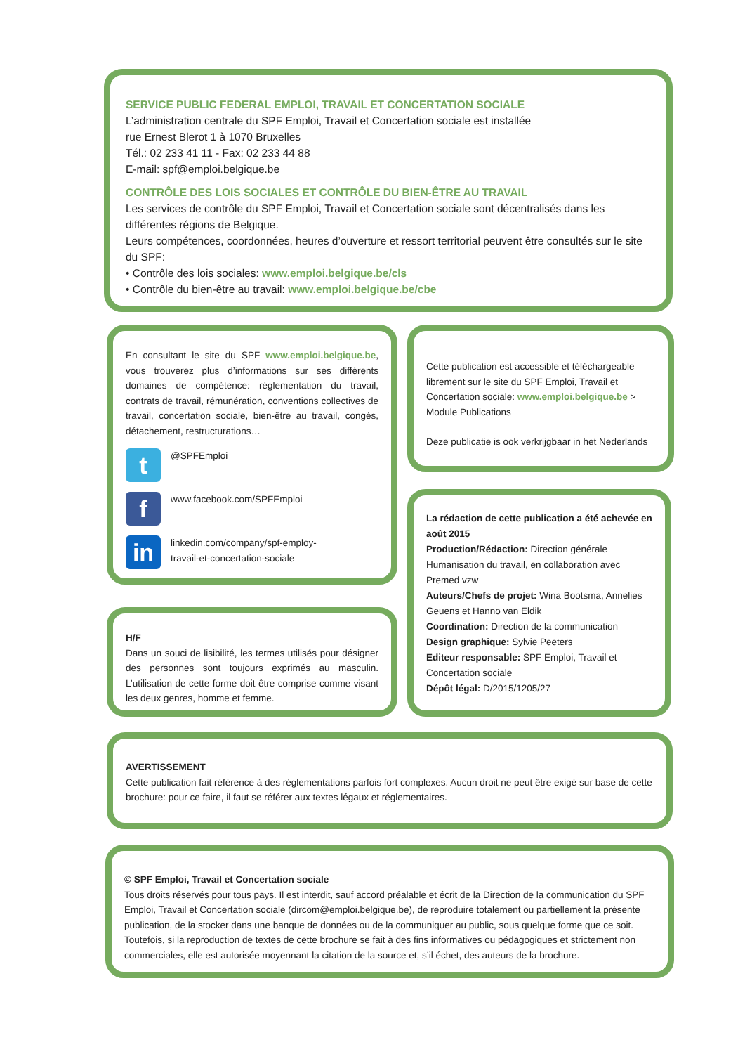SERVICE PUBLIC FEDERAL EMPLOI, TRAVAIL ET CONCERTATION SOCIALE
L’administration centrale du SPF Emploi, Travail et Concertation sociale est installée
rue Ernest Blerot 1 à 1070 Bruxelles
Tél.: 02 233 41 11 - Fax: 02 233 44 88
E-mail: spf@emploi.belgique.be
CONTRÔLE DES LOIS SOCIALES ET CONTRÔLE DU BIEN-ÊTRE AU TRAVAIL
Les services de contrôle du SPF Emploi, Travail et Concertation sociale sont décentralisés dans les différentes régions de Belgique.
Leurs compétences, coordonnées, heures d’ouverture et ressort territorial peuvent être consultés sur le site du SPF:
• Contrôle des lois sociales: www.emploi.belgique.be/cls
• Contrôle du bien-être au travail: www.emploi.belgique.be/cbe
En consultant le site du SPF www.emploi.belgique.be, vous trouverez plus d’informations sur ses différents domaines de compétence: réglementation du travail, contrats de travail, rémunération, conventions collectives de travail, concertation sociale, bien-être au travail, congés, détachement, restructurations…
t
@SPFEmploi
f
www.facebook.com/SPFEmploi
in
linkedin.com/company/spf-employ-
travail-et-concertation-sociale
Cette publication est accessible et téléchargeable librement sur le site du SPF Emploi, Travail et Concertation sociale: www.emploi.belgique.be > Module Publications
Deze publicatie is ook verkrijgbaar in het Nederlands
H/F
Dans un souci de lisibilité, les termes utilisés pour désigner des personnes sont toujours exprimés au masculin. L’utilisation de cette forme doit être comprise comme visant les deux genres, homme et femme.
La rédaction de cette publication a été achevée en août 2015
Production/Rédaction: Direction générale Humanisation du travail, en collaboration avec Premed vzw
Auteurs/Chefs de projet: Wina Bootsma, Annelies Geuens et Hanno van Eldik
Coordination: Direction de la communication
Design graphique: Sylvie Peeters
Editeur responsable: SPF Emploi, Travail et Concertation sociale
Dépôt légal: D/2015/1205/27
AVERTISSEMENT
Cette publication fait référence à des réglementations parfois fort complexes. Aucun droit ne peut être exigé sur base de cette brochure: pour ce faire, il faut se référer aux textes légaux et réglementaires.
© SPF Emploi, Travail et Concertation sociale
Tous droits réservés pour tous pays. Il est interdit, sauf accord préalable et écrit de la Direction de la communication du SPF Emploi, Travail et Concertation sociale (dircom@emploi.belgique.be), de reproduire totalement ou partiellement la présente publication, de la stocker dans une banque de données ou de la communiquer au public, sous quelque forme que ce soit. Toutefois, si la reproduction de textes de cette brochure se fait à des fins informatives ou pédagogiques et strictement non commerciales, elle est autorisée moyennant la citation de la source et, s’il échet, des auteurs de la brochure.